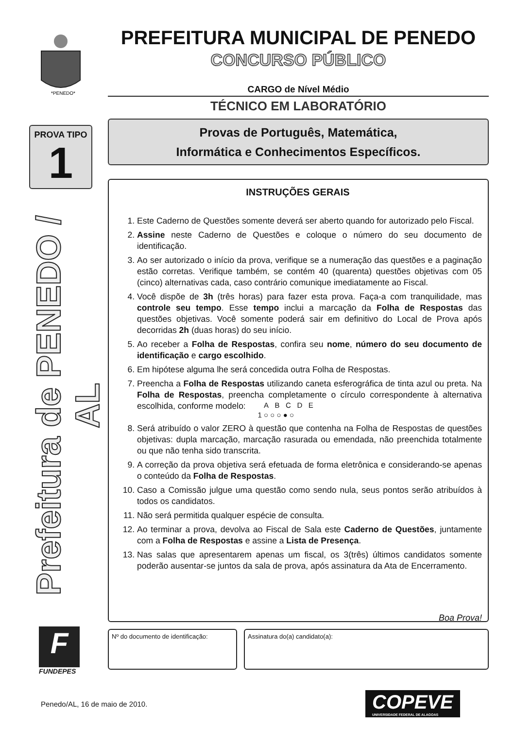*PENEDO*
PROVA TIPO
1
Prefeitura de PENEDO / AL
F
FUNDEPES
PREFEITURA MUNICIPAL DE PENEDO
CONCURSO PÚBLICO
CARGO de Nível Médio
TÉCNICO EM LABORATÓRIO
Provas de Português, Matemática,
Informática e Conhecimentos Específicos.
INSTRUÇÕES GERAIS
1. Este Caderno de Questões somente deverá ser aberto quando for autorizado pelo Fiscal.
2. Assine neste Caderno de Questões e coloque o número do seu documento de identificação.
3. Ao ser autorizado o início da prova, verifique se a numeração das questões e a paginação estão corretas. Verifique também, se contém 40 (quarenta) questões objetivas com 05 (cinco) alternativas cada, caso contrário comunique imediatamente ao Fiscal.
4. Você dispõe de 3h (três horas) para fazer esta prova. Faça-a com tranquilidade, mas controle seu tempo. Esse tempo inclui a marcação da Folha de Respostas das questões objetivas. Você somente poderá sair em definitivo do Local de Prova após decorridas 2h (duas horas) do seu início.
5. Ao receber a Folha de Respostas, confira seu nome, número do seu documento de identificação e cargo escolhido.
6. Em hipótese alguma lhe será concedida outra Folha de Respostas.
7. Preencha a Folha de Respostas utilizando caneta esferográfica de tinta azul ou preta. Na Folha de Respostas, preencha completamente o círculo correspondente à alternativa escolhida, conforme modelo: A B C D E
1 ○ ○ ○ ● ○
8. Será atribuído o valor ZERO à questão que contenha na Folha de Respostas de questões objetivas: dupla marcação, marcação rasurada ou emendada, não preenchida totalmente ou que não tenha sido transcrita.
9. A correção da prova objetiva será efetuada de forma eletrônica e considerando-se apenas o conteúdo da Folha de Respostas.
10. Caso a Comissão julgue uma questão como sendo nula, seus pontos serão atribuídos à todos os candidatos.
11. Não será permitida qualquer espécie de consulta.
12. Ao terminar a prova, devolva ao Fiscal de Sala este Caderno de Questões, juntamente com a Folha de Respostas e assine a Lista de Presença.
13. Nas salas que apresentarem apenas um fiscal, os 3(três) últimos candidatos somente poderão ausentar-se juntos da sala de prova, após assinatura da Ata de Encerramento.
Boa Prova!
Nº do documento de identificação:
Assinatura do(a) candidato(a):
Penedo/AL, 16 de maio de 2010.
COPEVE
UNIVERSIDADE FEDERAL DE ALAGOAS